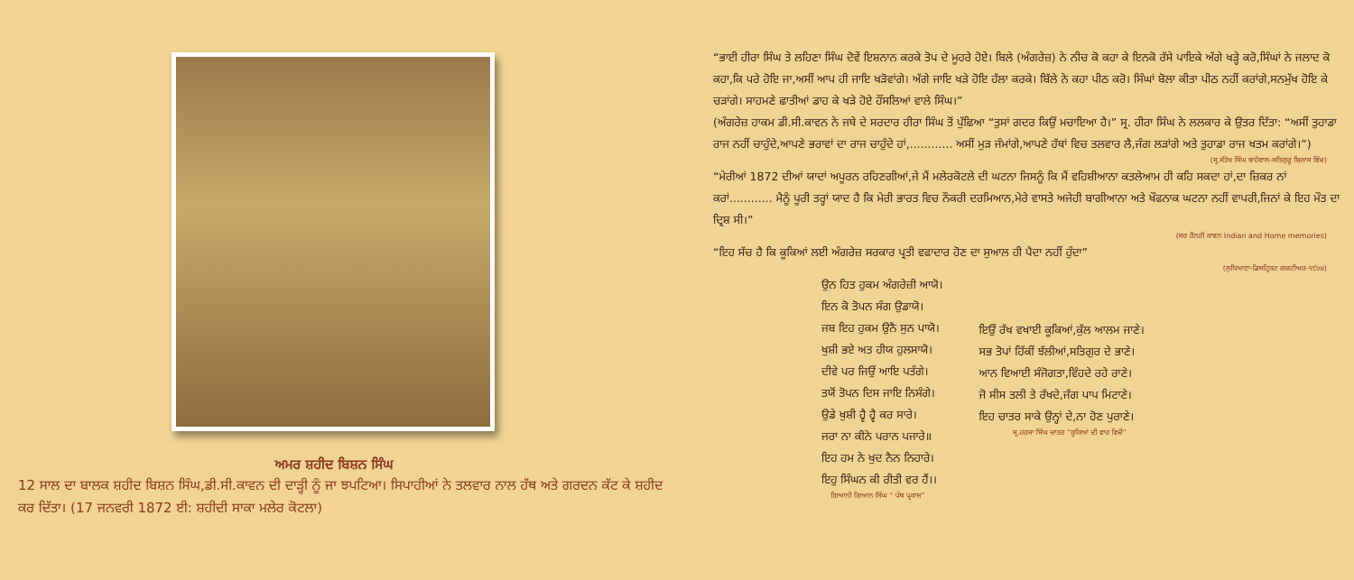ਅਮਰ ਸ਼ਹੀਦ ਬਿਸ਼ਨ ਸਿੰਘ
12 ਸਾਲ ਦਾ ਬਾਲਕ ਸ਼ਹੀਦ ਬਿਸ਼ਨ ਸਿੰਘ,ਡੀ.ਸੀ.ਕਾਵਨ ਦੀ ਦਾੜ੍ਹੀ ਨੂੰ ਜਾ ਝਪਟਿਆ। ਸਿਪਾਹੀਆਂ ਨੇ ਤਲਵਾਰ ਨਾਲ ਹੱਥ ਅਤੇ ਗਰਦਨ ਕੱਟ ਕੇ ਸ਼ਹੀਦ ਕਰ ਦਿੱਤਾ। (17 ਜਨਵਰੀ 1872 ਈ: ਸ਼ਹੀਦੀ ਸਾਕਾ ਮਲੇਰ ਕੋਟਲਾ)
“ਭਾਈ ਹੀਰਾ ਸਿੰਘ ਤੇ ਲਹਿਣਾ ਸਿੰਘ ਦੋਵੇਂ ਇਸ਼ਨਾਨ ਕਰਕੇ ਤੋਪ ਦੇ ਮੂਹਰੇ ਹੋਏ। ਬਿਲੇ (ਅੰਗਰੇਜ਼) ਨੇ ਨੀਚ ਕੋ ਕਹਾ ਕੇ ਇਨਕੋ ਰੱਸੇ ਪਾਇਕੇ ਅੱਗੇ ਖੜ੍ਹੇ ਕਰੋ,ਸਿੰਘਾਂ ਨੇ ਜਲਾਦ ਕੋ ਕਹਾ,ਕਿ ਪਰੇ ਹੋਇ ਜਾ,ਅਸੀਂ ਆਪ ਹੀ ਜਾਇ ਖੜੋਵਾਂਗੇ। ਅੱਗੇ ਜਾਇ ਖੜੇ ਹੋਇ ਹੱਲਾ ਕਰਕੇ। ਬਿੱਲੇ ਨੇ ਕਹਾ ਪੀਠ ਕਰੋ। ਸਿੰਘਾਂ ਬੋਲਾ ਕੀਤਾ ਪੀਠ ਨਹੀਂ ਕਰਾਂਗੇ,ਸਨਮੁੱਖ ਹੋਇ ਕੇ ਚੜਾਂਗੇ। ਸਾਹਮਣੇ ਛਾਤੀਆਂ ਡਾਹ ਕੇ ਖੜੇ ਹੋਏ ਹੌਂਸਲਿਆਂ ਵਾਲੇ ਸਿੰਘ।”
(ਅੰਗਰੇਜ਼ ਹਾਕਮ ਡੀ.ਸੀ.ਕਾਵਨ ਨੇ ਜਥੇ ਦੇ ਸਰਦਾਰ ਹੀਰਾ ਸਿੰਘ ਤੋਂ ਪੁੱਛਿਆ “ਤੁਸਾਂ ਗਦਰ ਕਿਉਂ ਮਚਾਇਆ ਹੈ।” ਸ੍ਰ. ਹੀਰਾ ਸਿੰਘ ਨੇ ਲਲਕਾਰ ਕੇ ਉਤਰ ਦਿੱਤਾ: “ਅਸੀਂ ਤੁਹਾਡਾ ਰਾਜ ਨਹੀਂ ਚਾਹੁੰਦੇ,ਆਪਣੇ ਭਰਾਵਾਂ ਦਾ ਰਾਜ ਚਾਹੁੰਦੇ ਹਾਂ,............ ਅਸੀਂ ਮੁੜ ਜੰਮਾਂਗੇ,ਆਪਣੇ ਹੱਥਾਂ ਵਿਚ ਤਲਵਾਰ ਲੈ,ਜੰਗ ਲੜਾਂਗੇ ਅਤੇ ਤੁਹਾਡਾ ਰਾਜ ਖਤਮ ਕਰਾਂਗੇ।”)
(ਸ੍ਰ.ਸੰਤੋਖ ਸਿੰਘ ਬਾਹੋਵਾਲ-ਸਤਿਗੁਰੂ ਬਿਲਾਸ ਵਿੱਚ)
“ਮੇਰੀਆਂ 1872 ਦੀਆਂ ਯਾਦਾਂ ਅਪੂਰਨ ਰਹਿਣਗੀਆਂ,ਜੇ ਮੈਂ ਮਲੇਰਕੋਟਲੇ ਦੀ ਘਟਨਾ ਜਿਸਨੂੰ ਕਿ ਮੈਂ ਵਹਿਸ਼ੀਆਨਾ ਕਤਲੇਆਮ ਹੀ ਕਹਿ ਸਕਦਾ ਹਾਂ,ਦਾ ਜ਼ਿਕਰ ਨਾਂ ਕਰਾਂ............ ਮੈਨੂੰ ਪੂਰੀ ਤਰ੍ਹਾਂ ਯਾਦ ਹੈ ਕਿ ਮੇਰੀ ਭਾਰਤ ਵਿਚ ਨੌਕਰੀ ਦਰਮਿਆਨ,ਮੇਰੇ ਵਾਸਤੇ ਅਜੇਹੀ ਬਾਗੀਆਨਾ ਅਤੇ ਖੌਫਨਾਕ ਘਟਨਾ ਨਹੀਂ ਵਾਪਰੀ,ਜਿਨਾਂ ਕੇ ਇਹ ਮੌਤ ਦਾ ਦ੍ਰਿਸ਼ ਸੀ।”
(ਸਰ ਹੈਨਰੀ ਕਾਵਨ Indian and Home memories)
“ਇਹ ਸੱਚ ਹੈ ਕਿ ਕੂਕਿਆਂ ਲਈ ਅੰਗਰੇਜ਼ ਸਰਕਾਰ ਪ੍ਰਤੀ ਵਫਾਦਾਰ ਹੋਣ ਦਾ ਸੁਆਲ ਹੀ ਪੈਦਾ ਨਹੀਂ ਹੁੰਦਾ”
(ਲੁਧਿਆਣਾ-ਡਿਸਟ੍ਰਿਕਟ ਗਜ਼ਟੀਅਰ-੧੯੦੪)
ਉਨ ਹਿਤ ਹੁਕਮ ਅੰਗਰੇਜ਼ੀ ਆਯੋ।
ਇਨ ਕੋ ਤੋਪਨ ਸੰਗ ਉਡਾਯੋ।
ਜਬ ਇਹ ਹੁਕਮ ਉਨੈ ਸੁਨ ਪਾਯੋ।
ਖੁਸ਼ੀ ਭਏ ਅਤ ਹੀਯ ਹੁਲਸਾਯੋ।
ਦੀਵੇ ਪਰ ਜਿਉਂ ਆਇ ਪਤੰਗੇ।
ਤਯੋਂ ਤੋਪਨ ਦਿਸ ਜਾਇ ਨਿਸੰਗੇ।
ਉਡੇ ਖੁਸ਼ੀ ਹ੍ਵੈ ਹ੍ਵੈ ਕਰ ਸਾਰੇ।
ਜਰਾ ਨਾ ਕੀਨੇ ਪਰਾਨ ਪਜਾਰੇ॥
ਇਹ ਹਮ ਨੇ ਖੁਦ ਨੈਨ ਨਿਹਾਰੇ।
ਇਹੁ ਸਿੰਘਨ ਕੀ ਰੀਤੀ ਵਰ ਹੈਂ।।
ਗਿਆਨੀ ਗਿਆਨ ਸਿੰਘ “ ਪੰਥ ਪ੍ਰਕਾਸ਼”
ਇਉਂ ਰੱਖ ਵਖਾਈ ਕੂਕਿਆਂ,ਕੁੱਲ ਆਲਮ ਜਾਣੇ।
ਸਭ ਤੋਪਾਂ ਹਿੱਕੀਂ ਝੱਲੀਆਂ,ਸਤਿਗੁਰ ਦੇ ਭਾਣੇ।
ਆਨ ਵਿਆਈ ਸੰਜੋਗਤਾ,ਵਿੰਹਦੇ ਰਹੇ ਰਾਣੇ।
ਜੋ ਸੀਸ ਤਲੀ ਤੇ ਰੱਖਦੇ,ਜੱਗ ਪਾਪ ਮਿਟਾਣੇ।
ਇਹ ਚਾਤਰ ਸਾਕੇ ਉਨ੍ਹਾਂ ਦੇ,ਨਾ ਹੋਣ ਪੁਰਾਣੇ।
ਸ੍ਰ.ਹਰਸਾ ਸਿੰਘ ਚਾਤਰ “ਕੂਕਿਆਂ ਦੀ ਵਾਰ ਵਿਚੋਂ”